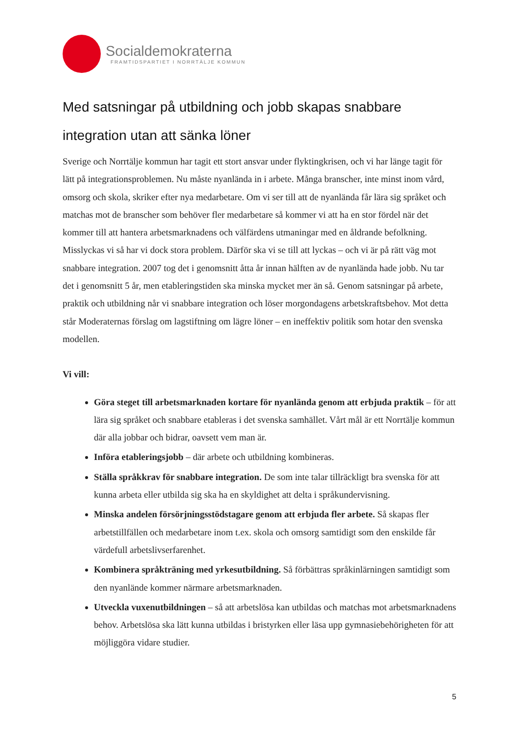Socialdemokraterna
FRAMTIDSPARTIET I NORRTÄLJE KOMMUN
Med satsningar på utbildning och jobb skapas snabbare integration utan att sänka löner
Sverige och Norrtälje kommun har tagit ett stort ansvar under flyktingkrisen, och vi har länge tagit för lätt på integrationsproblemen. Nu måste nyanlända in i arbete. Många branscher, inte minst inom vård, omsorg och skola, skriker efter nya medarbetare. Om vi ser till att de nyanlända får lära sig språket och matchas mot de branscher som behöver fler medarbetare så kommer vi att ha en stor fördel när det kommer till att hantera arbetsmarknadens och välfärdens utmaningar med en åldrande befolkning. Misslyckas vi så har vi dock stora problem. Därför ska vi se till att lyckas – och vi är på rätt väg mot snabbare integration. 2007 tog det i genomsnitt åtta år innan hälften av de nyanlända hade jobb. Nu tar det i genomsnitt 5 år, men etableringstiden ska minska mycket mer än så. Genom satsningar på arbete, praktik och utbildning når vi snabbare integration och löser morgondagens arbetskraftsbehov. Mot detta står Moderaternas förslag om lagstiftning om lägre löner – en ineffektiv politik som hotar den svenska modellen.
Vi vill:
Göra steget till arbetsmarknaden kortare för nyanlända genom att erbjuda praktik – för att lära sig språket och snabbare etableras i det svenska samhället. Vårt mål är ett Norrtälje kommun där alla jobbar och bidrar, oavsett vem man är.
Införa etableringsjobb – där arbete och utbildning kombineras.
Ställa språkkrav för snabbare integration. De som inte talar tillräckligt bra svenska för att kunna arbeta eller utbilda sig ska ha en skyldighet att delta i språkundervisning.
Minska andelen försörjningsstödstagare genom att erbjuda fler arbete. Så skapas fler arbetstillfällen och medarbetare inom t.ex. skola och omsorg samtidigt som den enskilde får värdefull arbetslivserfarenhet.
Kombinera språkträning med yrkesutbildning. Så förbättras språkinlärningen samtidigt som den nyanlände kommer närmare arbetsmarknaden.
Utveckla vuxenutbildningen – så att arbetslösa kan utbildas och matchas mot arbetsmarknadens behov. Arbetslösa ska lätt kunna utbildas i bristyrken eller läsa upp gymnasiebehörigheten för att möjliggöra vidare studier.
5